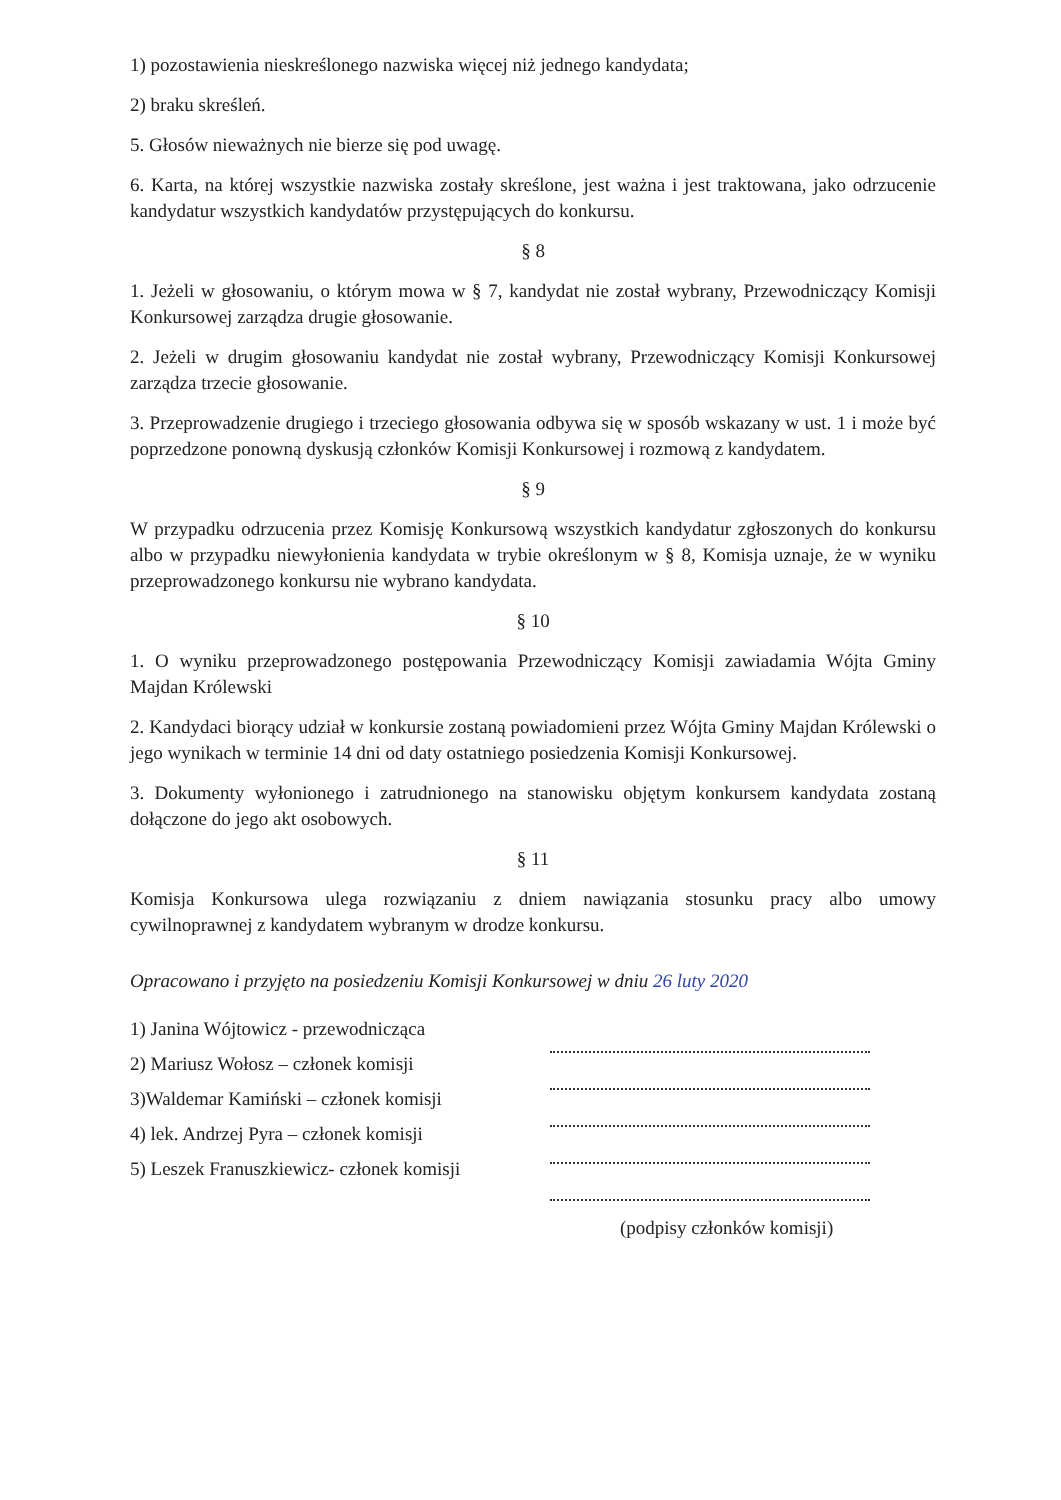1) pozostawienia nieskreślonego nazwiska więcej niż jednego kandydata;
2) braku skreśleń.
5. Głosów nieważnych nie bierze się pod uwagę.
6. Karta, na której wszystkie nazwiska zostały skreślone, jest ważna i jest traktowana, jako odrzucenie kandydatur wszystkich kandydatów przystępujących do konkursu.
§ 8
1. Jeżeli w głosowaniu, o którym mowa w § 7, kandydat nie został wybrany, Przewodniczący Komisji Konkursowej zarządza drugie głosowanie.
2. Jeżeli w drugim głosowaniu kandydat nie został wybrany, Przewodniczący Komisji Konkursowej zarządza trzecie głosowanie.
3. Przeprowadzenie drugiego i trzeciego głosowania odbywa się w sposób wskazany w ust. 1 i może być poprzedzone ponowną dyskusją członków Komisji Konkursowej i rozmową z kandydatem.
§ 9
W przypadku odrzucenia przez Komisję Konkursową wszystkich kandydatur zgłoszonych do konkursu albo w przypadku niewyłonienia kandydata w trybie określonym w § 8, Komisja uznaje, że w wyniku przeprowadzonego konkursu nie wybrano kandydata.
§ 10
1. O wyniku przeprowadzonego postępowania Przewodniczący Komisji zawiadamia Wójta Gminy Majdan Królewski
2. Kandydaci biorący udział w konkursie zostaną powiadomieni przez Wójta Gminy Majdan Królewski o jego wynikach w terminie 14 dni od daty ostatniego posiedzenia Komisji Konkursowej.
3. Dokumenty wyłonionego i zatrudnionego na stanowisku objętym konkursem kandydata zostaną dołączone do jego akt osobowych.
§ 11
Komisja Konkursowa ulega rozwiązaniu z dniem nawiązania stosunku pracy albo umowy cywilnoprawnej z kandydatem wybranym w drodze konkursu.
Opracowano i przyjęto na posiedzeniu Komisji Konkursowej w dniu 26 luty 2020
1) Janina Wójtowicz - przewodnicząca
2) Mariusz Wołosz – członek komisji
3)Waldemar Kamiński – członek komisji
4) lek. Andrzej Pyra – członek komisji
5) Leszek Franuszkiewicz- członek komisji
(podpisy członków komisji)